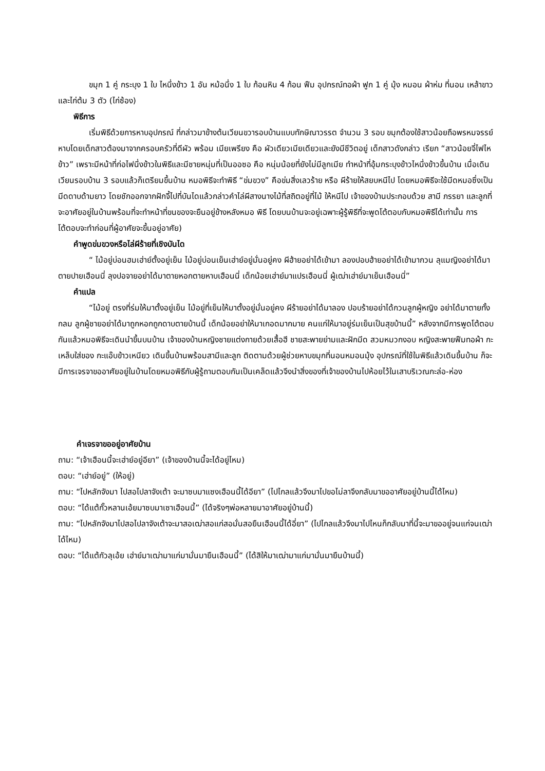ขมุก 1 คู่ กระบุง 1 ใบ ไหนึ่งข้าว 1 อัน หม้อนึ่ง 1 ใบ ก้อนหิน 4 ก้อน ฟืม อุปกรณ์ทอผ้า ฟูก 1 คู่ มุ้ง หมอน ผ้าห่ม ที่นอน เหล้าขาว และไก่ต้ม 3 ตัว (ไก่ซ้อง)
พิธีการ
เริ่มพิธีด้วยการหาบอุปกรณ์ ที่กล่าวมาข้างต้นเวียนขวารอบบ้านแบบทักษิณาวรรต จำนวน 3 รอบ ขมุกต้องใช้สาวน้อยถือพรหมจรรย์หาบโดยเด็กสาวต้องมาจากครอบครัวที่ดีผัว พร้อม เมียเพรียง คือ ผัวเดียวเมียเดียวและยังมีชีวิตอยู่ เด็กสาวดังกล่าว เรียก “สาวน้อยจี่ไฟไหข้าว” เพราะมีหน้าที่ก่อไฟนึ่งข้าวในพิธีและมีชายหนุ่มที่เป็นออซอ คือ หนุ่มน้อยที่ยังไม่มีลูกเมีย ทำหน้าที่อุ้มกระบุงข้าวไหนึ่งข้าวขึ้นบ้าน เมื่อเดินเวียนรอบบ้าน 3 รอบแล้วก็เตรียมขึ้นบ้าน หมอพิธีจะทำพิธี “ข่มขวง” คือข่มสิ่งเลวร้าย หรือ ผีร้ายให้สยบหนีไป โดยหมอพิธีจะใช้มีดหมอซึ่งเป็นมีดดาบด้ามยาว โดยชักออกจากฝักจี้ไปที่บันไดแล้วกล่าวคำไล่ผีสางนางไม้ที่สถิตอยู่ที่ไม้ ให้หนีไป เจ้าของบ้านประกอบด้วย สามี ภรรยา และลูกที่จะอาศัยอยู่ในบ้านพร้อมที่จะทำหน้าที่ขนของจะยืนอยู่ข้างหลังหมอ พิธี โดยบนบ้านจะอยู่เฉพาะผู้รู้พิธีที่จะพูดโต้ตอบกับหมอพิธีได้เท่านั้น การโต้ตอบจะทำก่อนที่ผู้อาศัยจะขึ้นอยู่อาศัย)
คำพูดข่มขวงหรือไล่ผีร้ายที่เชิงบันได
“ ไม้อยู่บ่อนฮมเฮ่าย์ตั้งอยู่เย็น ไม้อยู่บ่อนเย็นเฮ่าย์อยู่มั่นอยู่คง ผีฮ้ายอย่าได้เข้ามา ลองปอบฮ้ายอย่าได้เข้ามากวน ลุแมญิงอย่าได้มาตายปายเฮือนนี่ ลุงปอจายอย่าได้มาตายหอกตายหาบเฮือนนี่ เด็กน้อยเฮ่าย์มาแปรเฮือนนี่ ผู้เฒ่าเฮ่าย์มาเย็นเฮือนนี่”
คำแปล
“ไม้อยู่ ตรงที่ร่มให้มาตั้งอยู่เย็น ไม้อยู่ที่เย็นให้มาตั้งอยู่มั่นอยู่คง ผีร้ายอย่าได้มาลอง ปอบร้ายอย่าได้กวนลูกผู้หญิง อย่าได้มาตายทั้งกลม ลูกผู้ชายอย่าได้มาถูกหอกถูกดาบตายบ้านนี้ เด็กน้อยอย่าให้มาเกอดมากมาย คนแก่ให้มาอยู่ร่มเย็นเป็นสุขบ้านนี้” หลังจากมีการพูดโต้ตอบกันแล้วหมอพิธีจะเดินนำขึ้นบนบ้าน เจ้าของบ้านหญิงชายแต่งกายด้วยเสื้อฮี ชายสะพายย่ามและฝักมีด สวมหมวกงอบ หญิงสะพายฟืมทอผ้า กะเหล็บใส่ของ กะแอ๊บข้าวเหนียว เดินขึ้นบ้านพร้อมสามีและลูก ติดตามด้วยผู้ช่วยหาบขมุกที่นอนหมอนมุ้ง อุปกรณ์ที่ใช้ในพิธีแล้วเดินขึ้นบ้าน ก็จะมีการเจรจาขออาศัยอยู่ในบ้านโดยหมอพิธีกับผู้รู้ถามตอบกันเป็นเคล็ดแล้วจึงนำสิ่งของที่เจ้าของบ้านไปห้อยไว้ในเสาบริเวณกะล่อ-ห่อง
คำเจรจาขออยู่อาศัยบ้าน
ถาม: “เจ้าเฮือนนี้จะเฮ่าย์อยู่อียา” (เจ้าของบ้านนี้จะได้อยู่ไหม)
ตอบ: “เฮ่าย์อยู่” (ให้อยู่)
ถาม: “ไปหลักจังมา ไปสอไปลาจังเต้า จะมาซบมาแซงเฮือนนี้ได้อียา” (ไปไกลแล้วจึงมาไปขอไม่ลาจึงกลับมาขออาศัยอยู่บ้านนี้ได้ไหม)
ตอบ: “ได้แต้กั๊วหลานเอ้ยมาซบมาเซาเฮือนนี้” (ได้จริงๆพ่อหลายมาอาศัยอยู่บ้านนี้)
ถาม: “ไปหลักจังมาไปสอไปลาจังเต้าจะมาสอเฒ่าสอแก่สอมั่นสอยืนเฮือนนี้ได้อี่ยา” (ไปไกลแล้วจึงมาไปไหนก็กลับมาที่นี้จะมาขออยู่จนแก่จนเฒ่าได้ไหม)
ตอบ: “ได้แต้กัวลุเอ้ย เฮ่าย์มาเฒ่ามาแก่มามั่นมายืนเฮือนนี้” (ได้สิให้มาเฒ่ามาแก่มามั่นมายืนบ้านนี้)